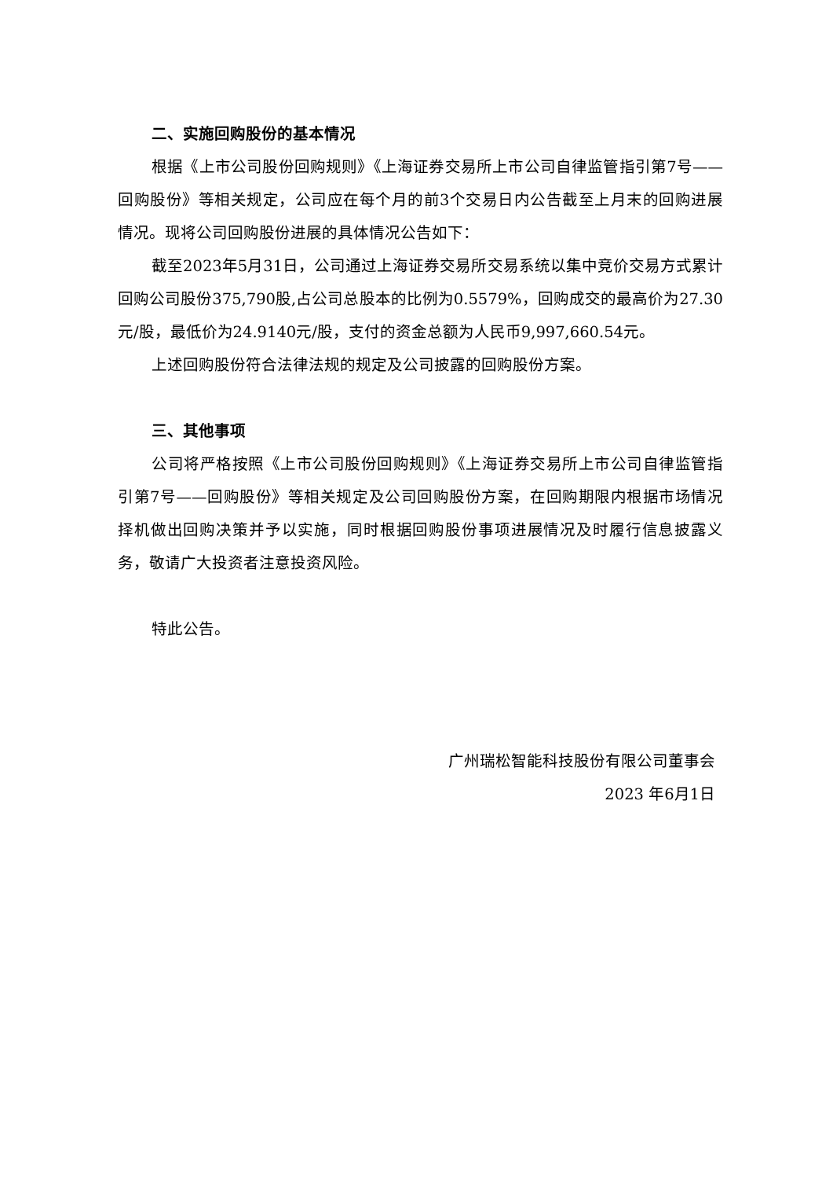二、实施回购股份的基本情况
根据《上市公司股份回购规则》《上海证券交易所上市公司自律监管指引第7号——回购股份》等相关规定，公司应在每个月的前3个交易日内公告截至上月末的回购进展情况。现将公司回购股份进展的具体情况公告如下：
截至2023年5月31日，公司通过上海证券交易所交易系统以集中竞价交易方式累计回购公司股份375,790股,占公司总股本的比例为0.5579%，回购成交的最高价为27.30元/股，最低价为24.9140元/股，支付的资金总额为人民币9,997,660.54元。
上述回购股份符合法律法规的规定及公司披露的回购股份方案。
三、其他事项
公司将严格按照《上市公司股份回购规则》《上海证券交易所上市公司自律监管指引第7号——回购股份》等相关规定及公司回购股份方案，在回购期限内根据市场情况择机做出回购决策并予以实施，同时根据回购股份事项进展情况及时履行信息披露义务，敬请广大投资者注意投资风险。
特此公告。
广州瑞松智能科技股份有限公司董事会
2023 年6月1日